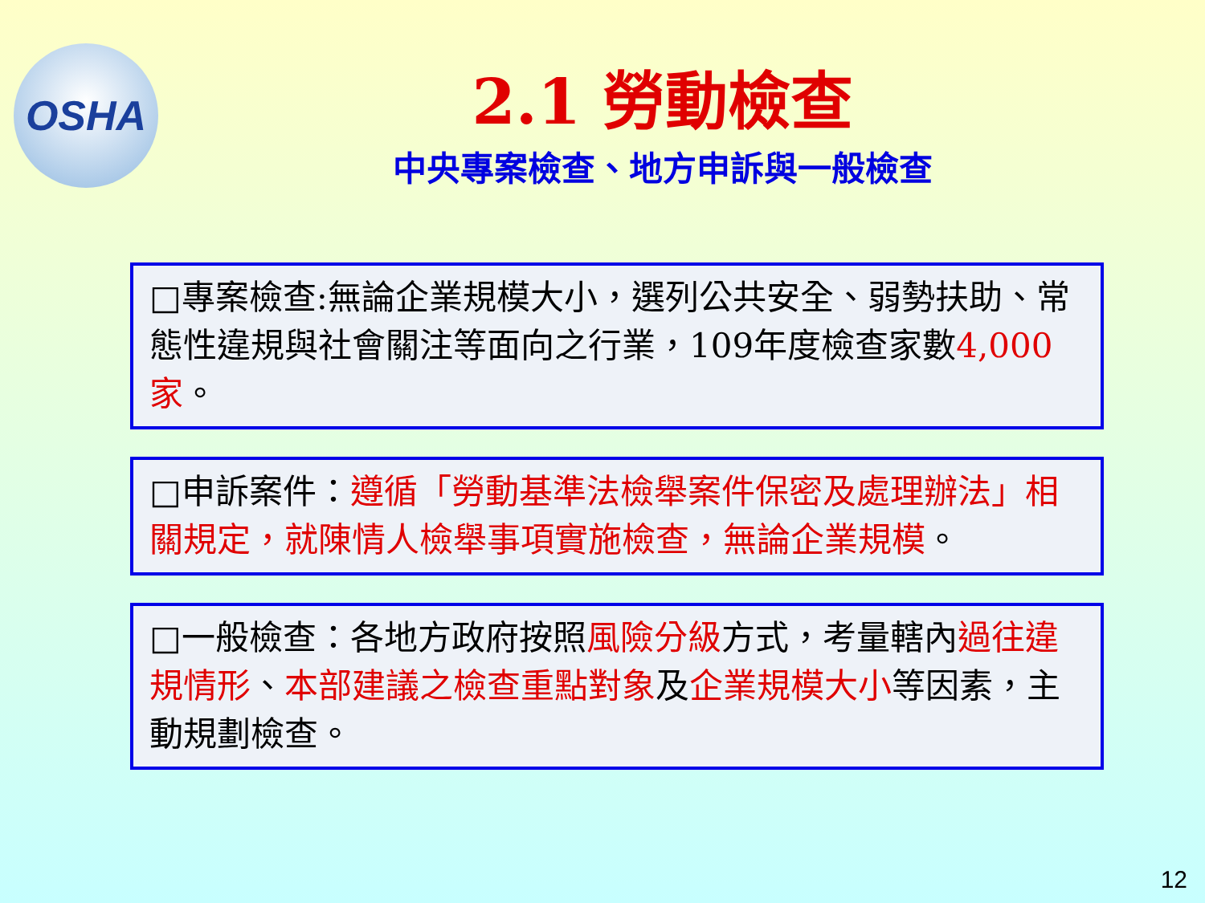OSHA
2.1 勞動檢查
中央專案檢查、地方申訴與一般檢查
□專案檢查:無論企業規模大小，選列公共安全、弱勢扶助、常態性違規與社會關注等面向之行業，109年度檢查家數4,000家。
□申訴案件：遵循「勞動基準法檢舉案件保密及處理辦法」相關規定，就陳情人檢舉事項實施檢查，無論企業規模。
□一般檢查：各地方政府按照風險分級方式，考量轄內過往違規情形、本部建議之檢查重點對象及企業規模大小等因素，主動規劃檢查。
12